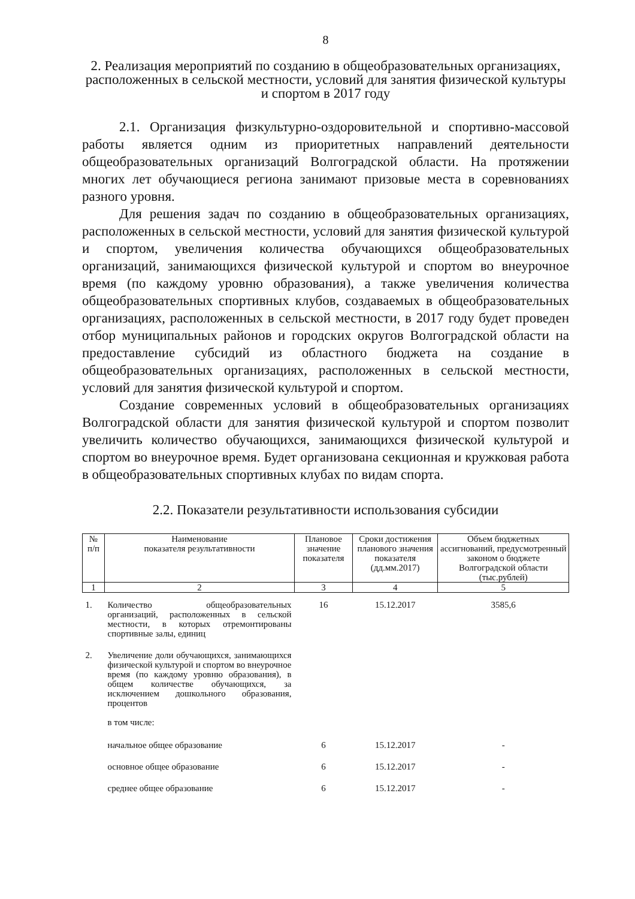8
2. Реализация мероприятий по созданию в общеобразовательных организациях, расположенных в сельской местности, условий для занятия физической культуры и спортом в 2017 году
2.1. Организация физкультурно-оздоровительной и спортивно-массовой работы является одним из приоритетных направлений деятельности общеобразовательных организаций Волгоградской области. На протяжении многих лет обучающиеся региона занимают призовые места в соревнованиях разного уровня.
Для решения задач по созданию в общеобразовательных организациях, расположенных в сельской местности, условий для занятия физической культурой и спортом, увеличения количества обучающихся общеобразовательных организаций, занимающихся физической культурой и спортом во внеурочное время (по каждому уровню образования), а также увеличения количества общеобразовательных спортивных клубов, создаваемых в общеобразовательных организациях, расположенных в сельской местности, в 2017 году будет проведен отбор муниципальных районов и городских округов Волгоградской области на предоставление субсидий из областного бюджета на создание в общеобразовательных организациях, расположенных в сельской местности, условий для занятия физической культурой и спортом.
Создание современных условий в общеобразовательных организациях Волгоградской области для занятия физической культурой и спортом позволит увеличить количество обучающихся, занимающихся физической культурой и спортом во внеурочное время. Будет организована секционная и кружковая работа в общеобразовательных спортивных клубах по видам спорта.
2.2. Показатели результативности использования субсидии
| № п/п | Наименование показателя результативности | Плановое значение показателя | Сроки достижения планового значения показателя (дд.мм.2017) | Объем бюджетных ассигнований, предусмотренный законом о бюджете Волгоградской области (тыс.рублей) |
| --- | --- | --- | --- | --- |
| 1 | 2 | 3 | 4 | 5 |
| 1. | Количество общеобразовательных организаций, расположенных в сельской местности, в которых отремонтированы спортивные залы, единиц | 16 | 15.12.2017 | 3585,6 |
| 2. | Увеличение доли обучающихся, занимающихся физической культурой и спортом во внеурочное время (по каждому уровню образования), в общем количестве обучающихся, за исключением дошкольного образования, процентов в том числе: | | | |
| | начальное общее образование | 6 | 15.12.2017 | - |
| | основное общее образование | 6 | 15.12.2017 | - |
| | среднее общее образование | 6 | 15.12.2017 | - |